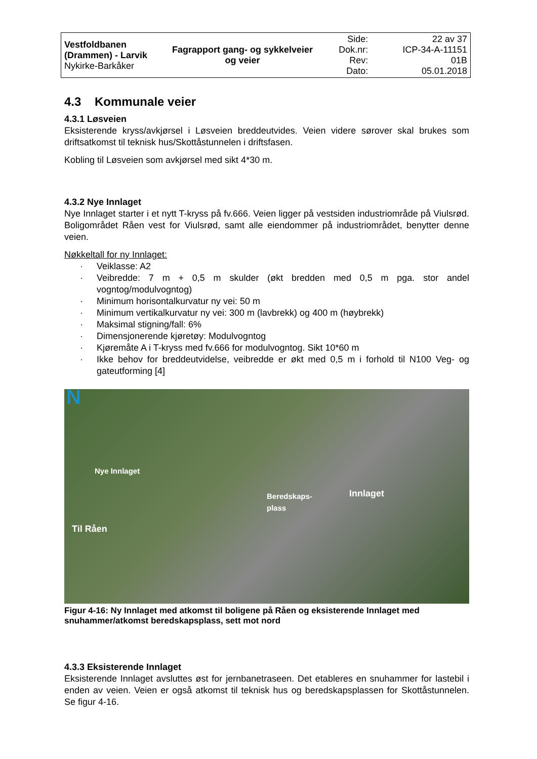| Vestfoldbanen (Drammen) - Larvik Nykirke-Barkåker | Fagrapport gang- og sykkelveier og veier | Side: Dok.nr: Rev: Dato: | 22 av 37 ICP-34-A-11151 01B 05.01.2018 |
4.3 Kommunale veier
4.3.1 Løsveien
Eksisterende kryss/avkjørsel i Løsveien breddeutvides. Veien videre sørover skal brukes som driftsatkomst til teknisk hus/Skottåstunnelen i driftsfasen.
Kobling til Løsveien som avkjørsel med sikt 4*30 m.
4.3.2 Nye Innlaget
Nye Innlaget starter i et nytt T-kryss på fv.666. Veien ligger på vestsiden industriområde på Viulsrød. Boligområdet Råen vest for Viulsrød, samt alle eiendommer på industriområdet, benytter denne veien.
Nøkkeltall for ny Innlaget:
· Veiklasse: A2
· Veibredde: 7 m + 0,5 m skulder (økt bredden med 0,5 m pga. stor andel vogntog/modulvogntog)
· Minimum horisontalkurvatur ny vei: 50 m
· Minimum vertikalkurvatur ny vei: 300 m (lavbrekk) og 400 m (høybrekk)
· Maksimal stigning/fall: 6%
· Dimensjonerende kjøretøy: Modulvogntog
· Kjøremåte A i T-kryss med fv.666 for modulvogntog. Sikt 10*60 m
· Ikke behov for breddeutvidelse, veibredde er økt med 0,5 m i forhold til N100 Veg- og gateutforming [4]
N
Nye Innlaget
Beredskaps-
plass
Innlaget
Til Råen
Figur 4-16: Ny Innlaget med atkomst til boligene på Råen og eksisterende Innlaget med snuhammer/atkomst beredskapsplass, sett mot nord
4.3.3 Eksisterende Innlaget
Eksisterende Innlaget avsluttes øst for jernbanetraseen. Det etableres en snuhammer for lastebil i enden av veien. Veien er også atkomst til teknisk hus og beredskapsplassen for Skottåstunnelen. Se figur 4-16.